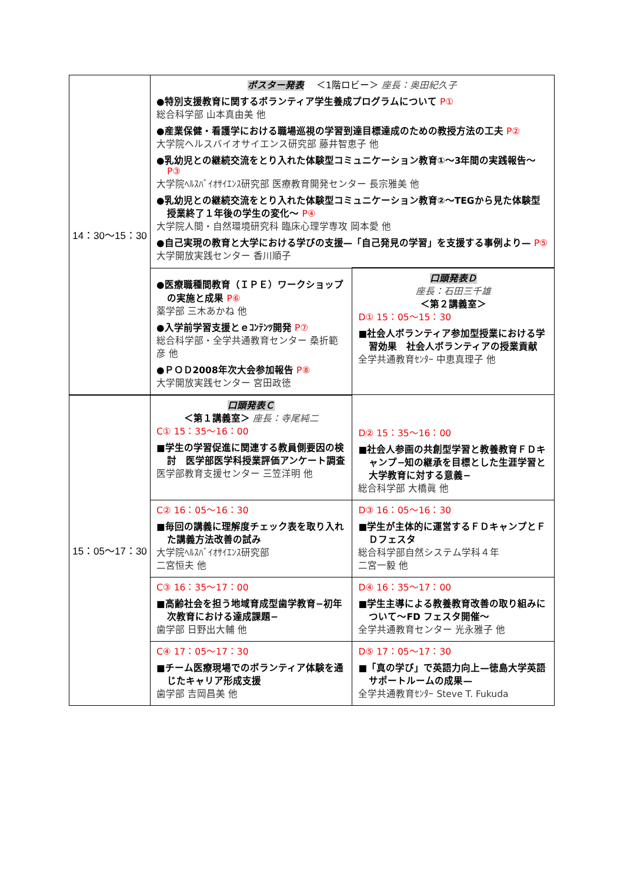| 14：30〜15：30 | ポスター発表 ＜1階ロビー＞ 座長：奥田紀久子 ●特別支援教育に関するボランティア学生養成プログラムについて P① 総合科学部 山本真由美 他 ●産業保健・看護学における職場巡視の学習到達目標達成のための教授方法の工夫 P② 大学院ヘルスバイオサイエンス研究部 藤井智恵子 他 ●乳幼児との継続交流をとり入れた体験型コミュニケーション教育①〜3年間の実践報告〜 P③ 大学院ﾍﾙｽﾊﾞｲｵｻｲｴﾝｽ研究部 医療教育開発センター 長宗雅美 他 ●乳幼児との継続交流をとり入れた体験型コミュニケーション教育②〜TEGから見た体験型授業終了１年後の学生の変化〜 P④ 大学院人間・自然環境研究科 臨床心理学専攻 岡本愛 他 ●自己実現の教育と大学における学びの支援—「自己発見の学習」を支援する事例より— P⑤ 大学開放実践センター 香川順子 | |
| | ●医療職種間教育（ＩＰＥ）ワークショップの実施と成果 P⑥ 薬学部 三木あかね 他 ●入学前学習支援とｅｺﾝﾃﾝﾂ開発 P⑦ 総合科学部・全学共通教育センター 桑折範彦 他 ●ＰＯＤ2008年次大会参加報告 P⑧ 大学開放実践センター 宮田政徳 | 口頭発表Ｄ 座長：石田三千雄 ＜第２講義室＞ D① 15：05〜15：30 ■社会人ボランティア参加型授業における学習効果 社会人ボランティアの授業貢献 全学共通教育ｾﾝﾀｰ 中恵真理子 他 |
| 15：05〜17：30 | 口頭発表Ｃ ＜第１講義室＞ 座長：寺尾純二 C① 15：35〜16：00 ■学生の学習促進に関連する教員側要因の検討 医学部医学科授業評価アンケート調査 医学部教育支援センター 三笠洋明 他 | D② 15：35〜16：00 ■社会人参画の共創型学習と教養教育ＦＤキャンプ−知の継承を目標とした生涯学習と大学教育に対する意義− 総合科学部 大橋眞 他 |
| | C② 16：05〜16：30 ■毎回の講義に理解度チェック表を取り入れた講義方法改善の試み 大学院ﾍﾙｽﾊﾞｲｵｻｲｴﾝｽ研究部 二宮恒夫 他 | D③ 16：05〜16：30 ■学生が主体的に運営するＦＤキャンプとＦＤフェスタ 総合科学部自然システム学科４年 二宮一毅 他 |
| | C③ 16：35〜17：00 ■高齢社会を担う地域育成型歯学教育−初年次教育における達成課題− 歯学部 日野出大輔 他 | D④ 16：35〜17：00 ■学生主導による教養教育改善の取り組みについて〜FD フェスタ開催〜 全学共通教育センター 光永雅子 他 |
| | C④ 17：05〜17：30 ■チーム医療現場でのボランティア体験を通じたキャリア形成支援 歯学部 吉岡昌美 他 | D⑤ 17：05〜17：30 ■「真の学び」で英語力向上—徳島大学英語サポートルームの成果— 全学共通教育ｾﾝﾀｰ Steve T. Fukuda |